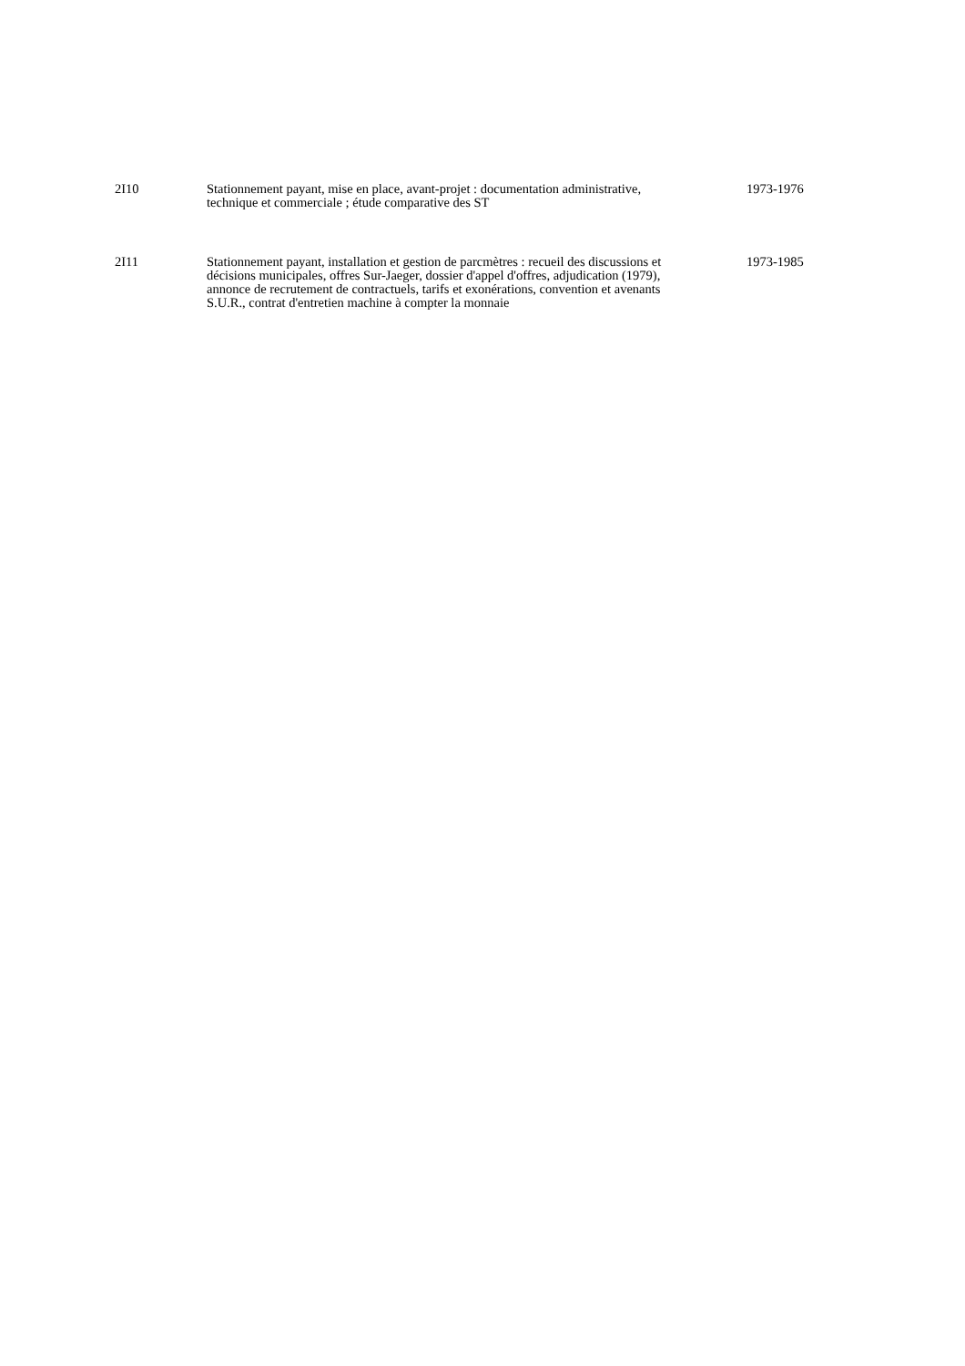2I10 Stationnement payant, mise en place, avant-projet : documentation administrative, technique et commerciale ; étude comparative des ST
1973-1976
2I11 Stationnement payant, installation et gestion de parcmètres : recueil des discussions et décisions municipales, offres Sur-Jaeger, dossier d'appel d'offres, adjudication (1979), annonce de recrutement de contractuels, tarifs et exonérations, convention et avenants S.U.R., contrat d'entretien machine à compter la monnaie
1973-1985